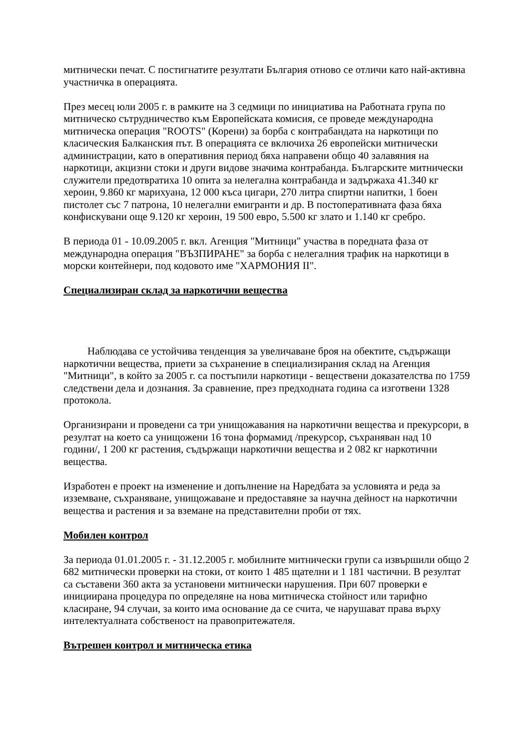митнически печат. С постигнатите резултати България отново се отличи като най-активна участничка в операцията.
През месец юли 2005 г. в рамките на 3 седмици по инициатива на Работната група по митническо сътрудничество към Европейската комисия, се проведе международна митническа операция "ROOTS" (Корени) за борба с контрабандата на наркотици по класическия Балканския път. В операцията се включиха 26 европейски митнически администрации, като в оперативния период бяха направени общо 40 залавяния на наркотици, акцизни стоки и други видове значима контрабанда. Българските митнически служители предотвратиха 10 опита за нелегална контрабанда и задържаха 41.340 кг хероин, 9.860 кг марихуана, 12 000 къса цигари, 270 литра спиртни напитки, 1 боен пистолет със 7 патрона, 10 нелегални емигранти и др. В постоперативната фаза бяха конфискувани още 9.120 кг хероин, 19 500 евро, 5.500 кг злато и 1.140 кг сребро.
В периода 01 - 10.09.2005 г. вкл. Агенция "Митници" участва в поредната фаза от международна операция "ВЪЗПИРАНЕ" за борба с нелегалния трафик на наркотици в морски контейнери, под кодовото име "ХАРМОНИЯ II".
Специализиран склад за наркотични вещества
Наблюдава се устойчива тенденция за увеличаване броя на обектите, съдържащи наркотични вещества, приети за съхранение в специализирания склад на Агенция "Митници", в който за 2005 г. са постъпили наркотици - веществени доказателства по 1759 следствени дела и дознания. За сравнение, през предходната година са изготвени 1328 протокола.
Организирани и проведени са три унищожавания на наркотични вещества и прекурсори, в резултат на което са унищожени 16 тона формамид /прекурсор, съхраняван над 10 години/, 1 200 кг растения, съдържащи наркотични вещества и 2 082 кг наркотични вещества.
Изработен е проект на изменение и допълнение на Наредбата за условията и реда за изземване, съхраняване, унищожаване и предоставяне за научна дейност на наркотични вещества и растения и за вземане на представителни проби от тях.
Мобилен контрол
За периода 01.01.2005 г. - 31.12.2005 г. мобилните митнически групи са извършили общо 2 682 митнически проверки на стоки, от които 1 485 щателни и 1 181 частични. В резултат са съставени 360 акта за установени митнически нарушения. При 607 проверки е инициирана процедура по определяне на нова митническа стойност или тарифно класиране, 94 случаи, за които има основание да се счита, че нарушават права върху интелектуалната собственост на правопритежателя.
Вътрешен контрол и митническа етика